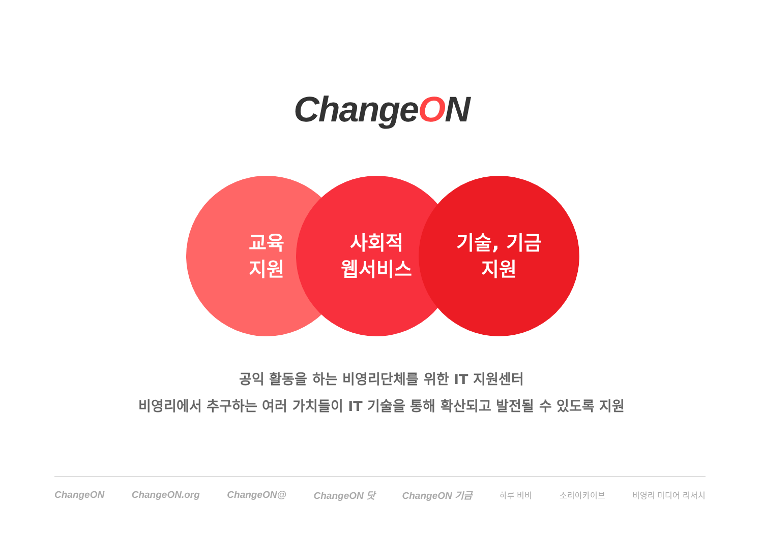ChangeON
교육
지원
사회적
웹서비스
기술, 기금
지원
공익 활동을 하는 비영리단체를 위한 IT 지원센터
비영리에서 추구하는 여러 가치들이 IT 기술을 통해 확산되고 발전될 수 있도록 지원
ChangeON ChangeON.org ChangeON@ ChangeON 닷 ChangeON 기금 하루 비비 소리아카이브 비영리 미디어 리서치